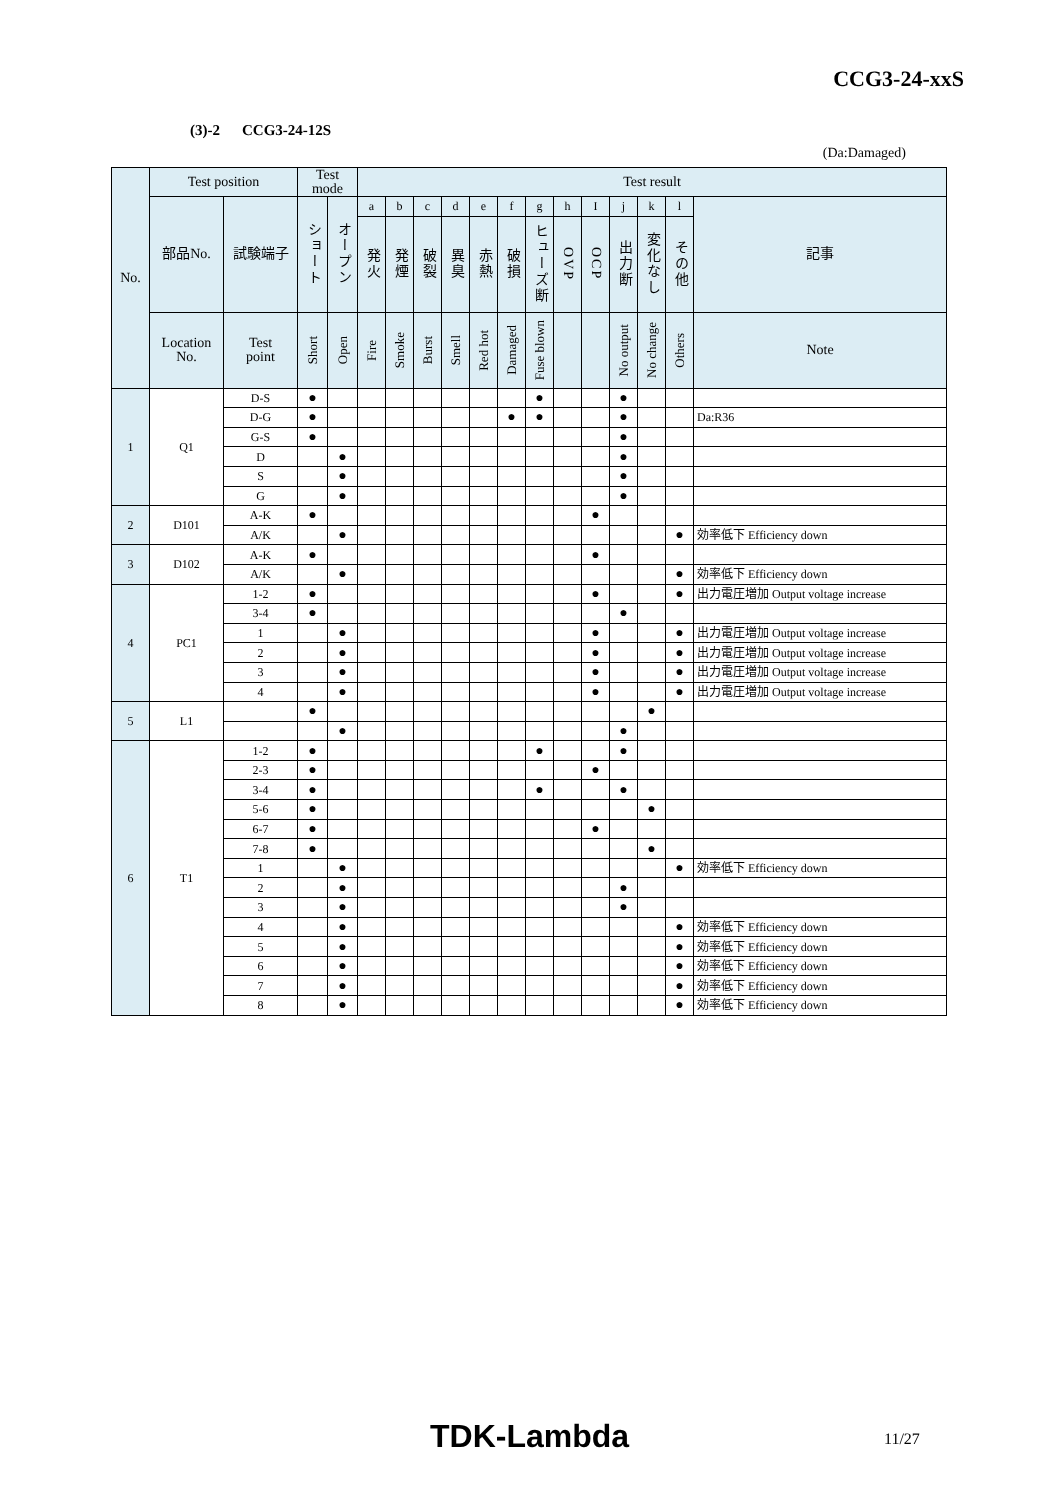CCG3-24-xxS
(3)-2 CCG3-24-12S
(Da:Damaged)
| No. | Test position | | Test mode | | Test result | | | | | | | | | | | | |
| --- | --- | --- | --- | --- | --- | --- | --- | --- | --- | --- | --- | --- | --- | --- | --- | --- | --- |
| | 部品No. | 試験端子 | ショート | オープン | a | b | c | d | e | f | g | h | I | j | k | l | 記事 |
| | | | | | 発火 | 発煙 | 破裂 | 異臭 | 赤熱 | 破損 | ヒューズ断 | OVP | OCP | 出力断 | 変化なし | その他 | |
| | Location No. | Test point | Short | Open | Fire | Smoke | Burst | Smell | Red hot | Damaged | Fuse blown | | | No output | No change | Others | Note |
| 1 | Q1 | D-S | ● | | | | | | | | ● | | | ● | | | |
| | | D-G | ● | | | | | | | ● | ● | | | ● | | | Da:R36 |
| | | G-S | ● | | | | | | | | | | | ● | | | |
| | | D | | ● | | | | | | | | | | ● | | | |
| | | S | | ● | | | | | | | | | | ● | | | |
| | | G | | ● | | | | | | | | | | ● | | | |
| 2 | D101 | A-K | ● | | | | | | | | | | ● | | | | |
| | | A/K | | ● | | | | | | | | | | | | ● | 効率低下 Efficiency down |
| 3 | D102 | A-K | ● | | | | | | | | | | ● | | | | |
| | | A/K | | ● | | | | | | | | | | | | ● | 効率低下 Efficiency down |
| 4 | PC1 | 1-2 | ● | | | | | | | | | | ● | | | ● | 出力電圧増加 Output voltage increase |
| | | 3-4 | ● | | | | | | | | | | | ● | | | |
| | | 1 | | ● | | | | | | | | | ● | | | ● | 出力電圧増加 Output voltage increase |
| | | 2 | | ● | | | | | | | | | ● | | | ● | 出力電圧増加 Output voltage increase |
| | | 3 | | ● | | | | | | | | | ● | | | ● | 出力電圧増加 Output voltage increase |
| | | 4 | | ● | | | | | | | | | ● | | | ● | 出力電圧増加 Output voltage increase |
| 5 | L1 | | ● | | | | | | | | | | | | ● | | |
| | | | | ● | | | | | | | | | | ● | | | |
| 6 | T1 | 1-2 | ● | | | | | | | | ● | | | ● | | | |
| | | 2-3 | ● | | | | | | | | | | ● | | | | |
| | | 3-4 | ● | | | | | | | | ● | | | ● | | | |
| | | 5-6 | ● | | | | | | | | | | | | ● | | |
| | | 6-7 | ● | | | | | | | | | | ● | | | | |
| | | 7-8 | ● | | | | | | | | | | | | ● | | |
| | | 1 | | ● | | | | | | | | | | | | ● | 効率低下 Efficiency down |
| | | 2 | | ● | | | | | | | | | | ● | | | |
| | | 3 | | ● | | | | | | | | | | ● | | | |
| | | 4 | | ● | | | | | | | | | | | | ● | 効率低下 Efficiency down |
| | | 5 | | ● | | | | | | | | | | | | ● | 効率低下 Efficiency down |
| | | 6 | | ● | | | | | | | | | | | | ● | 効率低下 Efficiency down |
| | | 7 | | ● | | | | | | | | | | | | ● | 効率低下 Efficiency down |
| | | 8 | | ● | | | | | | | | | | | | ● | 効率低下 Efficiency down |
TDK-Lambda 11/27